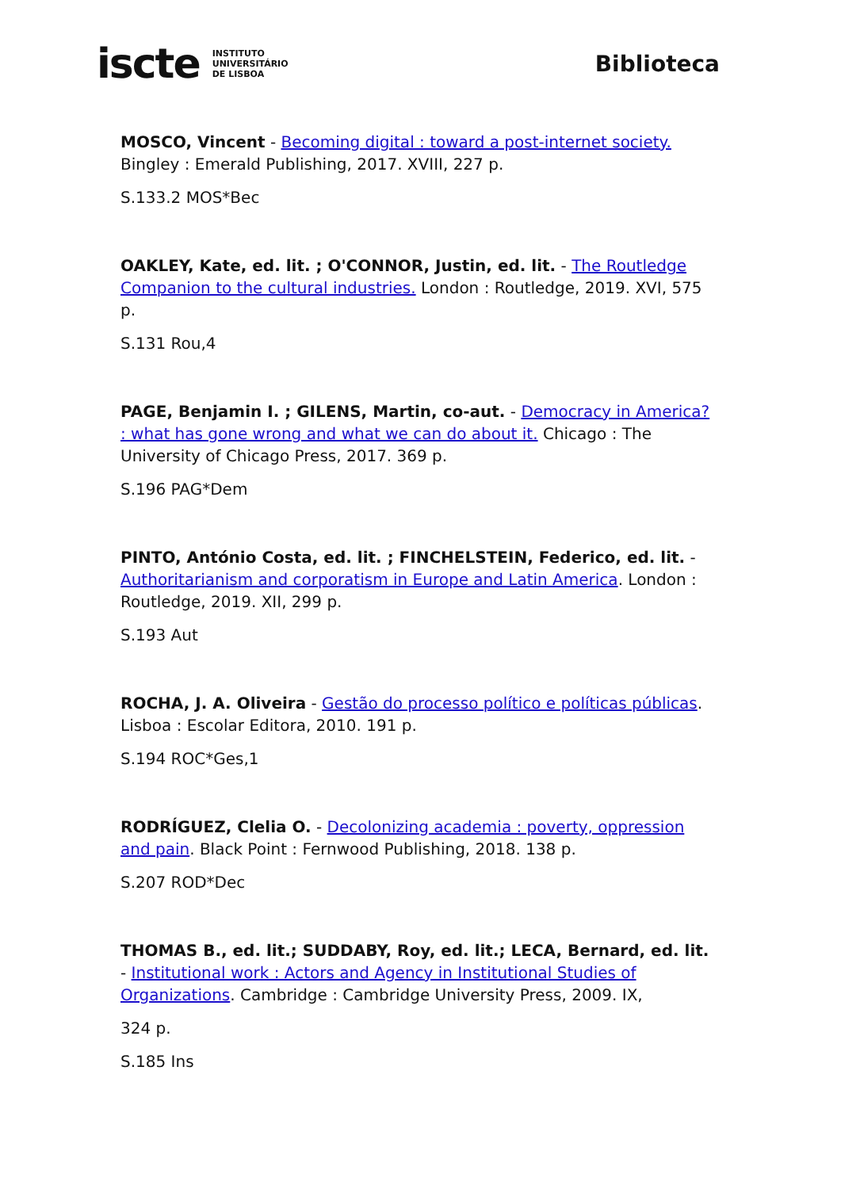iscte INSTITUTO
UNIVERSITÁRIO
DE LISBOA
Biblioteca
MOSCO, Vincent - Becoming digital : toward a post-internet society. Bingley : Emerald Publishing, 2017. XVIII, 227 p.
S.133.2 MOS*Bec
OAKLEY, Kate, ed. lit. ; O'CONNOR, Justin, ed. lit. - The Routledge Companion to the cultural industries. London : Routledge, 2019. XVI, 575 p.
S.131 Rou,4
PAGE, Benjamin I. ; GILENS, Martin, co-aut. - Democracy in America? : what has gone wrong and what we can do about it. Chicago : The University of Chicago Press, 2017. 369 p.
S.196 PAG*Dem
PINTO, António Costa, ed. lit. ; FINCHELSTEIN, Federico, ed. lit. - Authoritarianism and corporatism in Europe and Latin America. London : Routledge, 2019. XII, 299 p.
S.193 Aut
ROCHA, J. A. Oliveira - Gestão do processo político e políticas públicas. Lisboa : Escolar Editora, 2010. 191 p.
S.194 ROC*Ges,1
RODRÍGUEZ, Clelia O. - Decolonizing academia : poverty, oppression and pain. Black Point : Fernwood Publishing, 2018. 138 p.
S.207 ROD*Dec
THOMAS B., ed. lit.; SUDDABY, Roy, ed. lit.; LECA, Bernard, ed. lit. - Institutional work : Actors and Agency in Institutional Studies of Organizations. Cambridge : Cambridge University Press, 2009. IX,
324 p.
S.185 Ins